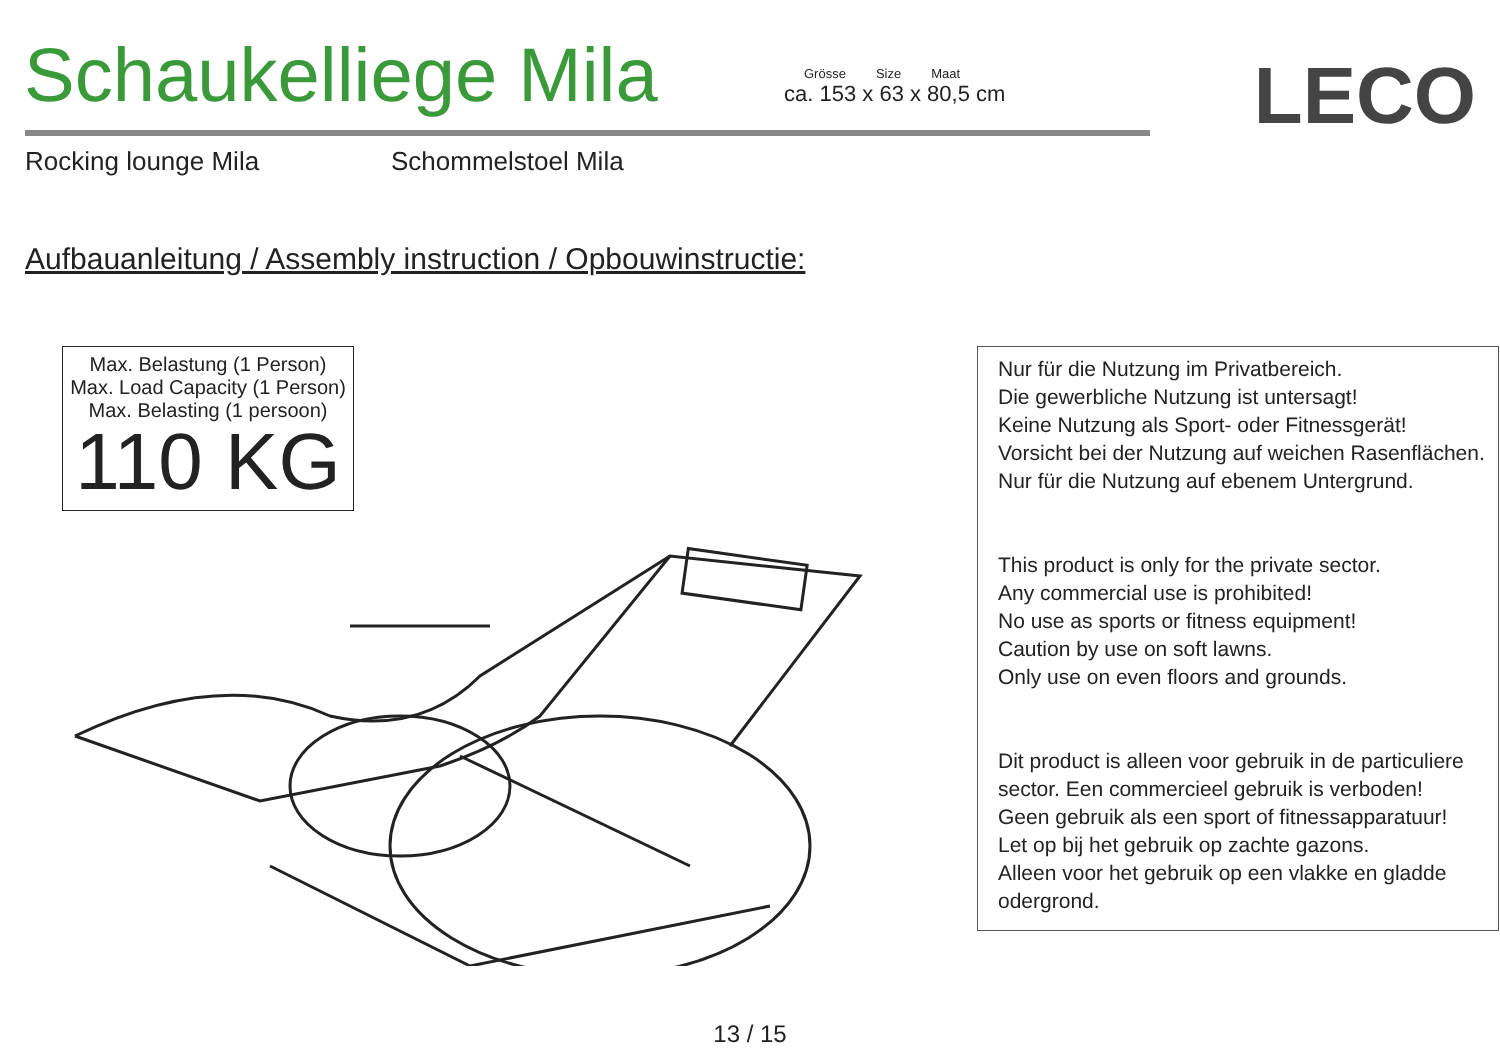Schaukelliege Mila
Grösse Size Maat
ca. 153 x 63 x 80,5 cm
LECO
Rocking lounge Mila Schommelstoel Mila
Aufbauanleitung / Assembly instruction / Opbouwinstructie:
Max. Belastung (1 Person)
Max. Load Capacity (1 Person)
Max. Belasting (1 persoon)
110 KG
Nur für die Nutzung im Privatbereich.
Die gewerbliche Nutzung ist untersagt!
Keine Nutzung als Sport- oder Fitnessgerät!
Vorsicht bei der Nutzung auf weichen Rasenflächen.
Nur für die Nutzung auf ebenem Untergrund.
This product is only for the private sector.
Any commercial use is prohibited!
No use as sports or fitness equipment!
Caution by use on soft lawns.
Only use on even floors and grounds.
Dit product is alleen voor gebruik in de particuliere sector. Een commercieel gebruik is verboden!
Geen gebruik als een sport of fitnessapparatuur!
Let op bij het gebruik op zachte gazons.
Alleen voor het gebruik op een vlakke en gladde odergrond.
13 / 15